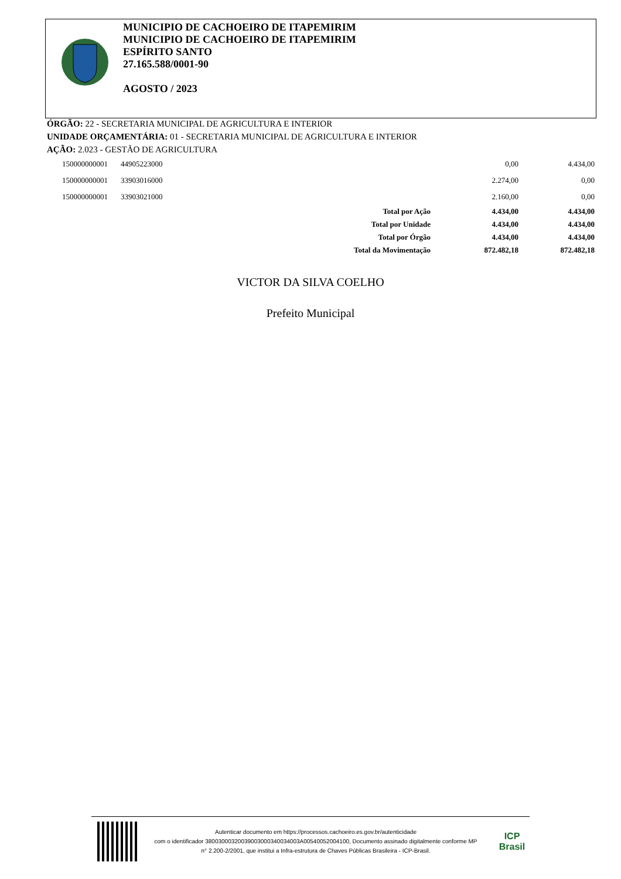MUNICIPIO DE CACHOEIRO DE ITAPEMIRIM
MUNICIPIO DE CACHOEIRO DE ITAPEMIRIM
ESPÍRITO SANTO
27.165.588/0001-90
AGOSTO / 2023
ÓRGÃO: 22 - SECRETARIA MUNICIPAL DE AGRICULTURA E INTERIOR
UNIDADE ORÇAMENTÁRIA: 01 - SECRETARIA MUNICIPAL DE AGRICULTURA E INTERIOR
AÇÃO: 2.023 - GESTÃO DE AGRICULTURA
| 150000000001 | 44905223000 | | 0,00 | 4.434,00 |
| 150000000001 | 33903016000 | | 2.274,00 | 0,00 |
| 150000000001 | 33903021000 | | 2.160,00 | 0,00 |
| | | Total por Ação | 4.434,00 | 4.434,00 |
| | | Total por Unidade | 4.434,00 | 4.434,00 |
| | | Total por Órgão | 4.434,00 | 4.434,00 |
| | | Total da Movimentação | 872.482,18 | 872.482,18 |
VICTOR DA SILVA COELHO
Prefeito Municipal
Autenticar documento em https://processos.cachoeiro.es.gov.br/autenticidade
com o identificador 38003000320039003000340034003A00540052004100, Documento assinado digitalmente conforme MP
n° 2.200-2/2001, que institui a Infra-estrutura de Chaves Públicas Brasileira - ICP-Brasil.
ICP
Brasil